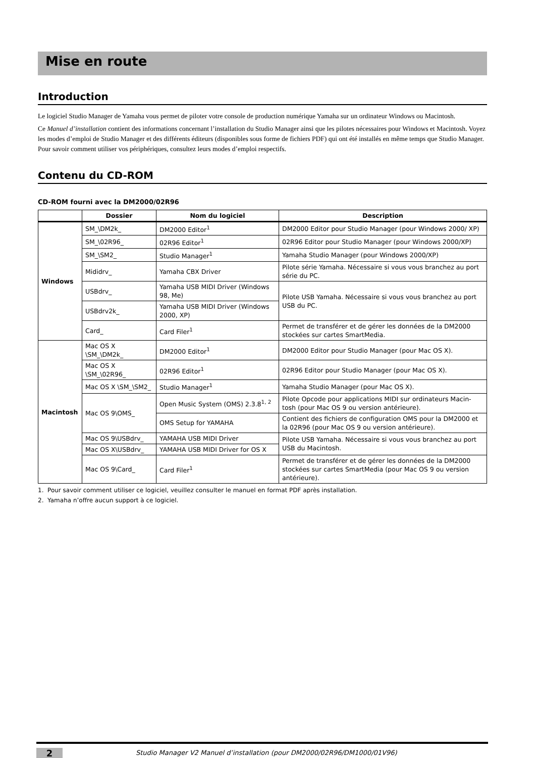Mise en route
Introduction
Le logiciel Studio Manager de Yamaha vous permet de piloter votre console de production numérique Yamaha sur un ordinateur Windows ou Macintosh.
Ce Manuel d’installation contient des informations concernant l’installation du Studio Manager ainsi que les pilotes nécessaires pour Windows et Macintosh. Voyez les modes d’emploi de Studio Manager et des différents éditeurs (disponibles sous forme de fichiers PDF) qui ont été installés en même temps que Studio Manager. Pour savoir comment utiliser vos périphériques, consultez leurs modes d’emploi respectifs.
Contenu du CD-ROM
CD-ROM fourni avec la DM2000/02R96
| | Dossier | Nom du logiciel | Description |
| --- | --- | --- | --- |
| Windows | SM_\DM2k_ | DM2000 Editor<sup>1</sup> | DM2000 Editor pour Studio Manager (pour Windows 2000/ XP) |
| | SM_\02R96_ | 02R96 Editor<sup>1</sup> | 02R96 Editor pour Studio Manager (pour Windows 2000/XP) |
| | SM_\SM2_ | Studio Manager<sup>1</sup> | Yamaha Studio Manager (pour Windows 2000/XP) |
| | Mididrv_ | Yamaha CBX Driver | Pilote série Yamaha. Nécessaire si vous vous branchez au port série du PC. |
| | USBdrv_ | Yamaha USB MIDI Driver (Windows 98, Me) | Pilote USB Yamaha. Nécessaire si vous vous branchez au port USB du PC. |
| | USBdrv2k_ | Yamaha USB MIDI Driver (Windows 2000, XP) | |
| | Card_ | Card Filer<sup>1</sup> | Permet de transférer et de gérer les données de la DM2000 stockées sur cartes SmartMedia. |
| Macintosh | Mac OS X \SM_\DM2k_ | DM2000 Editor<sup>1</sup> | DM2000 Editor pour Studio Manager (pour Mac OS X). |
| | Mac OS X \SM_\02R96_ | 02R96 Editor<sup>1</sup> | 02R96 Editor pour Studio Manager (pour Mac OS X). |
| | Mac OS X \SM_\SM2_ | Studio Manager<sup>1</sup> | Yamaha Studio Manager (pour Mac OS X). |
| | Mac OS 9\OMS_ | Open Music System (OMS) 2.3.8<sup>1, 2</sup> | Pilote Opcode pour applications MIDI sur ordinateurs Macin-tosh (pour Mac OS 9 ou version antérieure). |
| | | OMS Setup for YAMAHA | Contient des fichiers de configuration OMS pour la DM2000 et la 02R96 (pour Mac OS 9 ou version antérieure). |
| | Mac OS 9\USBdrv_ | YAMAHA USB MIDI Driver | Pilote USB Yamaha. Nécessaire si vous vous branchez au port USB du Macintosh. |
| | Mac OS X\USBdrv_ | YAMAHA USB MIDI Driver for OS X | |
| | Mac OS 9\Card_ | Card Filer<sup>1</sup> | Permet de transférer et de gérer les données de la DM2000 stockées sur cartes SmartMedia (pour Mac OS 9 ou version antérieure). |
1. Pour savoir comment utiliser ce logiciel, veuillez consulter le manuel en format PDF après installation.
2. Yamaha n’offre aucun support à ce logiciel.
2
Studio Manager V2 Manuel d’installation (pour DM2000/02R96/DM1000/01V96)